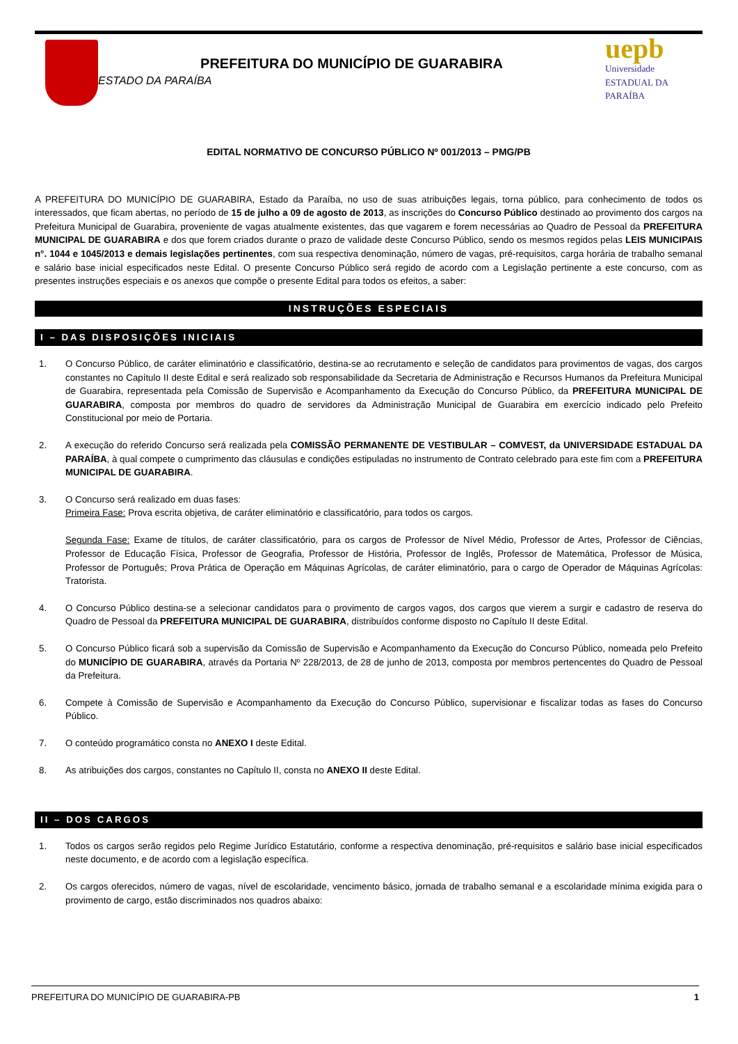PREFEITURA DO MUNICÍPIO DE GUARABIRA
ESTADO DA PARAÍBA
uepb
Universidade
ESTADUAL DA PARAÍBA
EDITAL NORMATIVO DE CONCURSO PÚBLICO Nº 001/2013 – PMG/PB
A PREFEITURA DO MUNICÍPIO DE GUARABIRA, Estado da Paraíba, no uso de suas atribuições legais, torna público, para conhecimento de todos os interessados, que ficam abertas, no período de 15 de julho a 09 de agosto de 2013, as inscrições do Concurso Público destinado ao provimento dos cargos na Prefeitura Municipal de Guarabira, proveniente de vagas atualmente existentes, das que vagarem e forem necessárias ao Quadro de Pessoal da PREFEITURA MUNICIPAL DE GUARABIRA e dos que forem criados durante o prazo de validade deste Concurso Público, sendo os mesmos regidos pelas LEIS MUNICIPAIS n°. 1044 e 1045/2013 e demais legislações pertinentes, com sua respectiva denominação, número de vagas, pré-requisitos, carga horária de trabalho semanal e salário base inicial especificados neste Edital. O presente Concurso Público será regido de acordo com a Legislação pertinente a este concurso, com as presentes instruções especiais e os anexos que compõe o presente Edital para todos os efeitos, a saber:
INSTRUÇÕES ESPECIAIS
I – DAS DISPOSIÇÕES INICIAIS
1. O Concurso Público, de caráter eliminatório e classificatório, destina-se ao recrutamento e seleção de candidatos para provimentos de vagas, dos cargos constantes no Capítulo II deste Edital e será realizado sob responsabilidade da Secretaria de Administração e Recursos Humanos da Prefeitura Municipal de Guarabira, representada pela Comissão de Supervisão e Acompanhamento da Execução do Concurso Público, da PREFEITURA MUNICIPAL DE GUARABIRA, composta por membros do quadro de servidores da Administração Municipal de Guarabira em exercício indicado pelo Prefeito Constitucional por meio de Portaria.
2. A execução do referido Concurso será realizada pela COMISSÃO PERMANENTE DE VESTIBULAR – COMVEST, da UNIVERSIDADE ESTADUAL DA PARAÍBA, à qual compete o cumprimento das cláusulas e condições estipuladas no instrumento de Contrato celebrado para este fim com a PREFEITURA MUNICIPAL DE GUARABIRA.
3. O Concurso será realizado em duas fases:
Primeira Fase: Prova escrita objetiva, de caráter eliminatório e classificatório, para todos os cargos.
Segunda Fase: Exame de títulos, de caráter classificatório, para os cargos de Professor de Nível Médio, Professor de Artes, Professor de Ciências, Professor de Educação Física, Professor de Geografia, Professor de História, Professor de Inglês, Professor de Matemática, Professor de Música, Professor de Português; Prova Prática de Operação em Máquinas Agrícolas, de caráter eliminatório, para o cargo de Operador de Máquinas Agrícolas: Tratorista.
4. O Concurso Público destina-se a selecionar candidatos para o provimento de cargos vagos, dos cargos que vierem a surgir e cadastro de reserva do Quadro de Pessoal da PREFEITURA MUNICIPAL DE GUARABIRA, distribuídos conforme disposto no Capítulo II deste Edital.
5. O Concurso Público ficará sob a supervisão da Comissão de Supervisão e Acompanhamento da Execução do Concurso Público, nomeada pelo Prefeito do MUNICÍPIO DE GUARABIRA, através da Portaria Nº 228/2013, de 28 de junho de 2013, composta por membros pertencentes do Quadro de Pessoal da Prefeitura.
6. Compete à Comissão de Supervisão e Acompanhamento da Execução do Concurso Público, supervisionar e fiscalizar todas as fases do Concurso Público.
7. O conteúdo programático consta no ANEXO I deste Edital.
8. As atribuições dos cargos, constantes no Capítulo II, consta no ANEXO II deste Edital.
II – DOS CARGOS
1. Todos os cargos serão regidos pelo Regime Jurídico Estatutário, conforme a respectiva denominação, pré-requisitos e salário base inicial especificados neste documento, e de acordo com a legislação específica.
2. Os cargos oferecidos, número de vagas, nível de escolaridade, vencimento básico, jornada de trabalho semanal e a escolaridade mínima exigida para o provimento de cargo, estão discriminados nos quadros abaixo:
PREFEITURA DO MUNICÍPIO DE GUARABIRA-PB 1